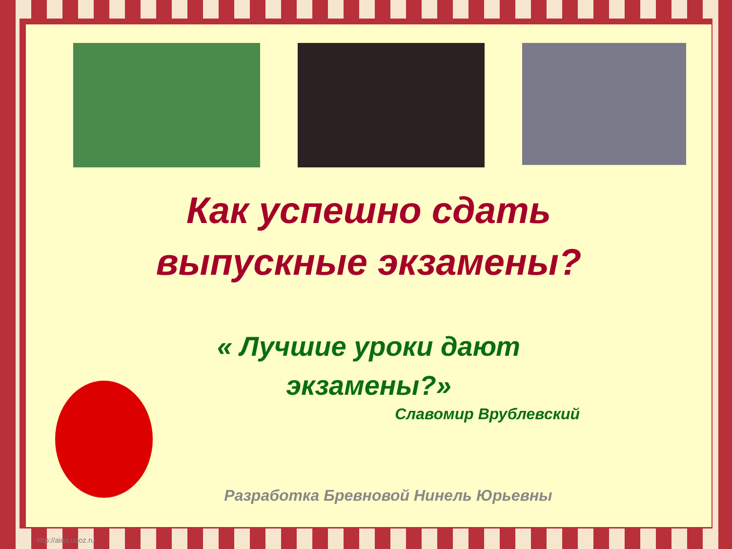Как успешно сдать
выпускные экзамены?
« Лучшие уроки дают
экзамены?»
Славомир Врублевский
Разработка Бревновой Нинель Юрьевны
http://aida.ucoz.ru